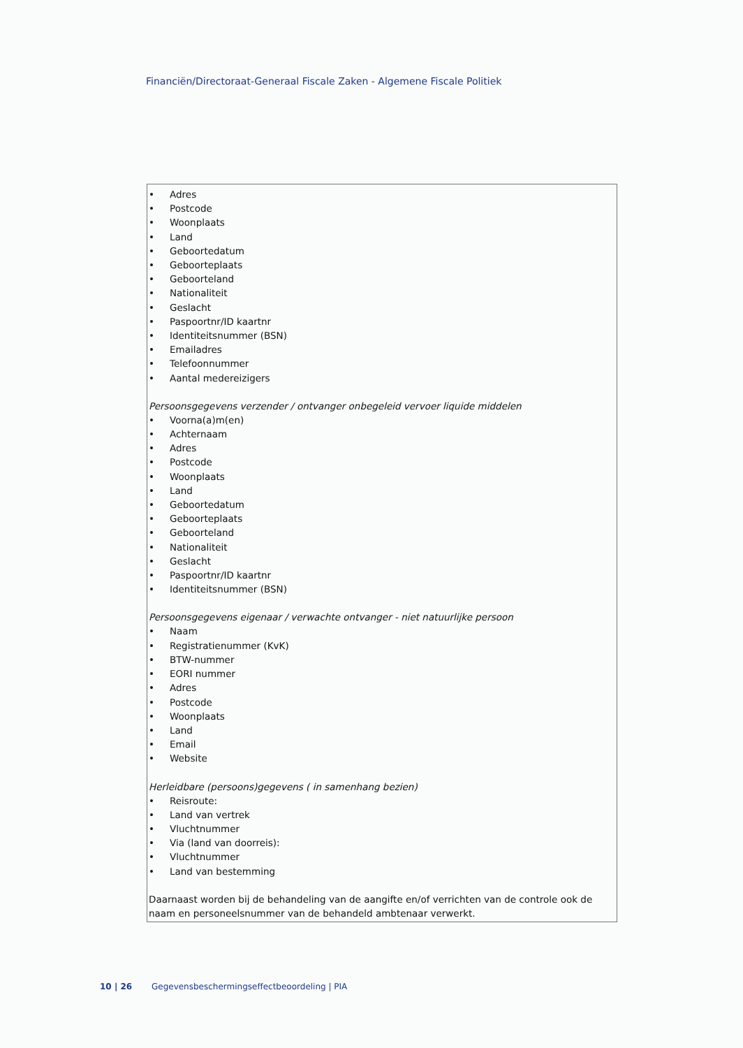Financiën/Directoraat-Generaal Fiscale Zaken - Algemene Fiscale Politiek
• Adres
• Postcode
• Woonplaats
• Land
• Geboortedatum
• Geboorteplaats
• Geboorteland
• Nationaliteit
• Geslacht
• Paspoortnr/ID kaartnr
• Identiteitsnummer (BSN)
• Emailadres
• Telefoonnummer
• Aantal medereizigers
Persoonsgegevens verzender / ontvanger onbegeleid vervoer liquide middelen
• Voorna(a)m(en)
• Achternaam
• Adres
• Postcode
• Woonplaats
• Land
• Geboortedatum
• Geboorteplaats
• Geboorteland
• Nationaliteit
• Geslacht
• Paspoortnr/ID kaartnr
• Identiteitsnummer (BSN)
Persoonsgegevens eigenaar / verwachte ontvanger - niet natuurlijke persoon
• Naam
• Registratienummer (KvK)
• BTW-nummer
• EORI nummer
• Adres
• Postcode
• Woonplaats
• Land
• Email
• Website
Herleidbare (persoons)gegevens ( in samenhang bezien)
• Reisroute:
• Land van vertrek
• Vluchtnummer
• Via (land van doorreis):
• Vluchtnummer
• Land van bestemming
Daarnaast worden bij de behandeling van de aangifte en/of verrichten van de controle ook de naam en personeelsnummer van de behandeld ambtenaar verwerkt.
10 | 26 Gegevensbeschermingseffectbeoordeling | PIA